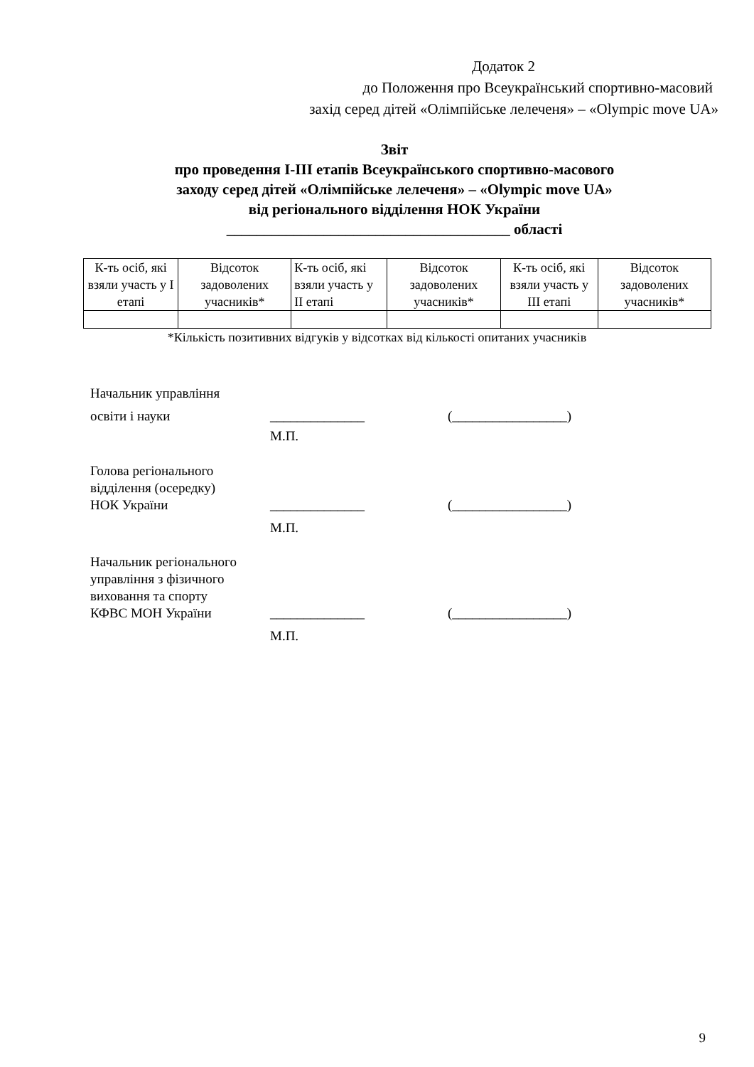Додаток 2
до Положення про Всеукраїнський спортивно-масовий
захід серед дітей «Олімпійське лелеченя» – «Olympic move UA»
Звіт
про проведення І-ІІІ етапів Всеукраїнського спортивно-масового
заходу серед дітей «Олімпійське лелеченя» – «Olympic move UA»
від регіонального відділення НОК України
______________________________________ області
| К-ть осіб, які взяли участь у І етапі | Відсоток задоволених учасників* | К-ть осіб, які взяли участь у ІІ етапі | Відсоток задоволених учасників* | К-ть осіб, які взяли участь у ІІІ етапі | Відсоток задоволених учасників* |
*Кількість позитивних відгуків у відсотках від кількості опитаних учасників
Начальник управління
освіти і науки ______________ (_________________)
М.П.
Голова регіонального
відділення (осередку)
НОК України ______________ (_________________)
М.П.
Начальник регіонального
управління з фізичного
виховання та спорту
КФВС МОН України ______________ (_________________)
М.П.
9